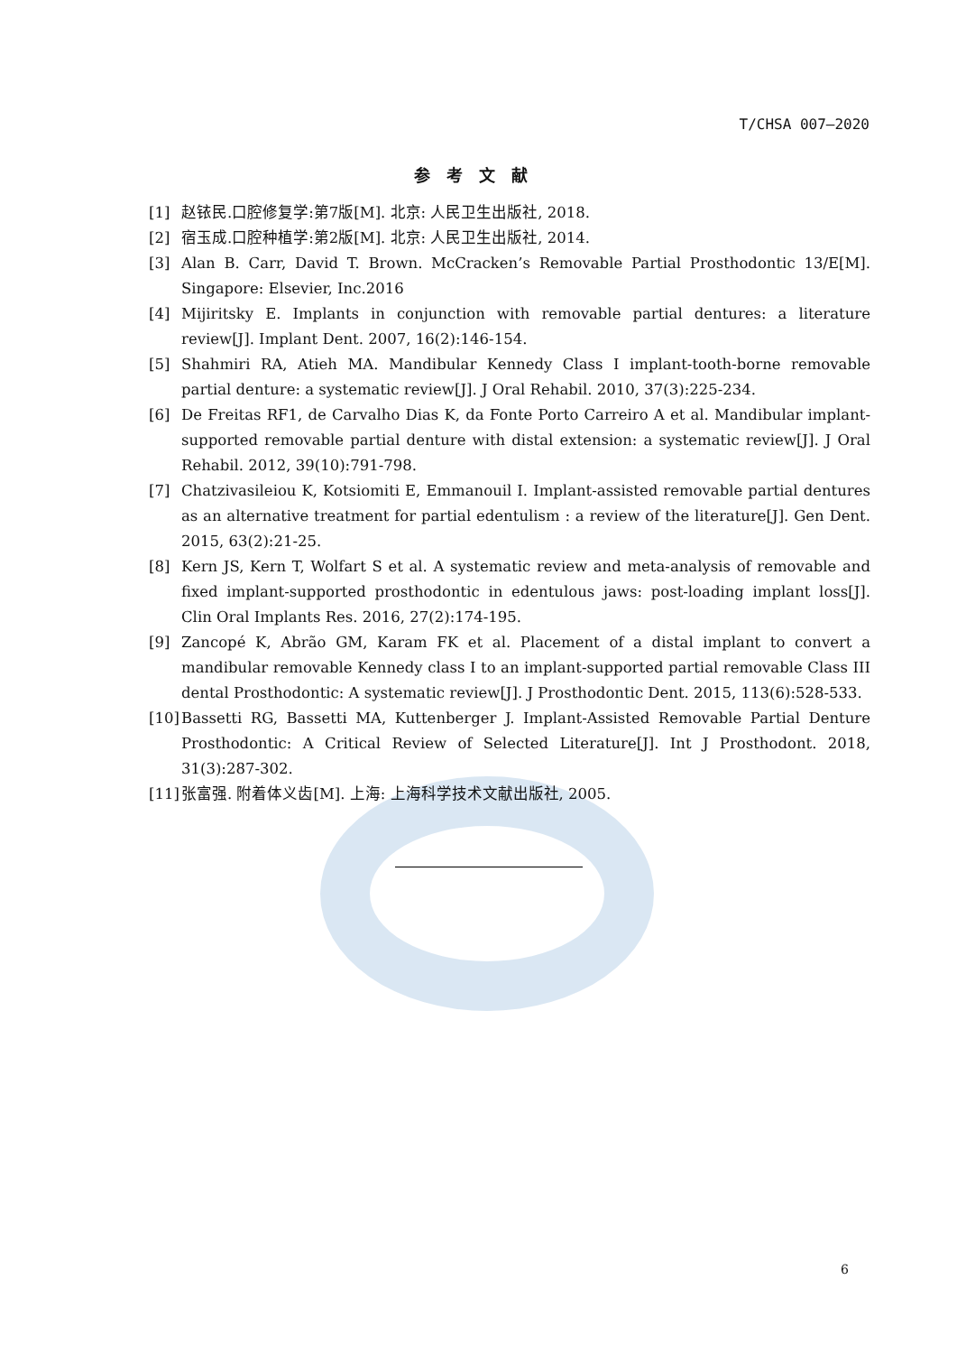T/CHSA 007—2020
参考文献
[1] 赵铱民.口腔修复学:第7版[M]. 北京: 人民卫生出版社, 2018.
[2] 宿玉成.口腔种植学:第2版[M]. 北京: 人民卫生出版社, 2014.
[3] Alan B. Carr, David T. Brown. McCracken’s Removable Partial Prosthodontic 13/E[M]. Singapore: Elsevier, Inc.2016
[4] Mijiritsky E. Implants in conjunction with removable partial dentures: a literature review[J]. Implant Dent. 2007, 16(2):146-154.
[5] Shahmiri RA, Atieh MA. Mandibular Kennedy Class I implant-tooth-borne removable partial denture: a systematic review[J]. J Oral Rehabil. 2010, 37(3):225-234.
[6] De Freitas RF1, de Carvalho Dias K, da Fonte Porto Carreiro A et al. Mandibular implant-supported removable partial denture with distal extension: a systematic review[J]. J Oral Rehabil. 2012, 39(10):791-798.
[7] Chatzivasileiou K, Kotsiomiti E, Emmanouil I. Implant-assisted removable partial dentures as an alternative treatment for partial edentulism : a review of the literature[J]. Gen Dent. 2015, 63(2):21-25.
[8] Kern JS, Kern T, Wolfart S et al. A systematic review and meta-analysis of removable and fixed implant-supported prosthodontic in edentulous jaws: post-loading implant loss[J]. Clin Oral Implants Res. 2016, 27(2):174-195.
[9] Zancopé K, Abrão GM, Karam FK et al. Placement of a distal implant to convert a mandibular removable Kennedy class I to an implant-supported partial removable Class III dental Prosthodontic: A systematic review[J]. J Prosthodontic Dent. 2015, 113(6):528-533.
[10] Bassetti RG, Bassetti MA, Kuttenberger J. Implant-Assisted Removable Partial Denture Prosthodontic: A Critical Review of Selected Literature[J]. Int J Prosthodont. 2018, 31(3):287-302.
[11] 张富强. 附着体义齿[M]. 上海: 上海科学技术文献出版社, 2005.
6